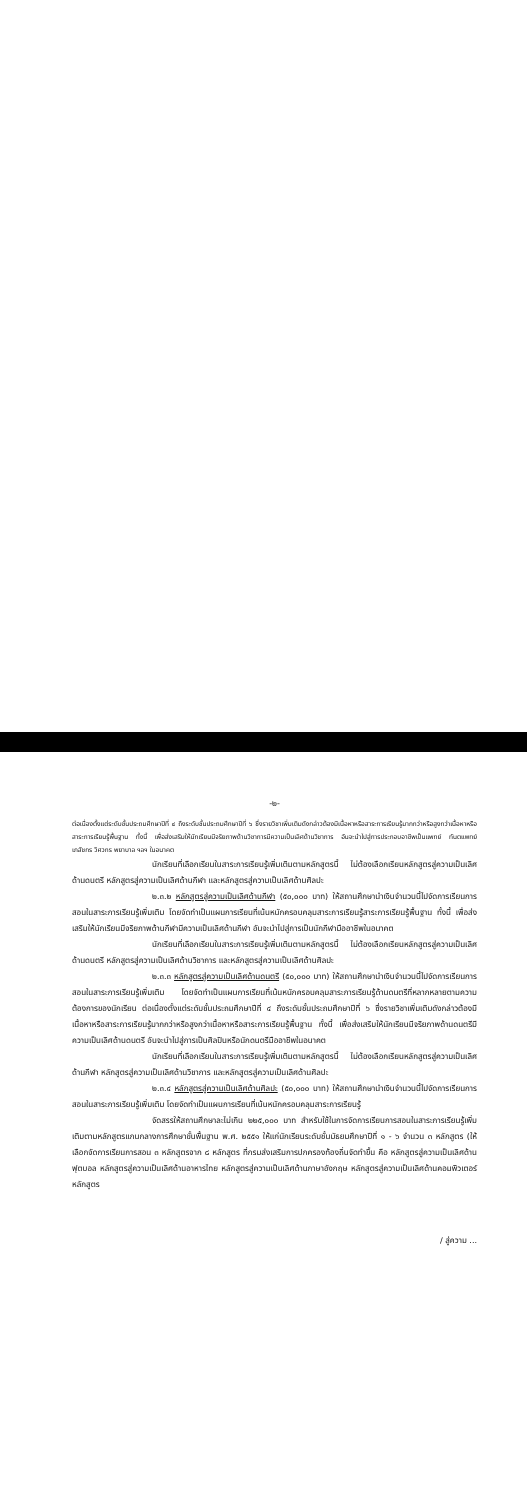-๒-
ต่อเนื่องตั้งแต่ระดับชั้นประถมศึกษาปีที่ ๔ ถึงระดับชั้นประถมศึกษาปีที่ ๖ ซึ่งรายวิชาเพิ่มเติมดังกล่าวต้องมีเนื้อหาหรือสาระการเรียนรู้มากกว่าหรือสูงกว่าเนื้อหาหรือสาระการเรียนรู้พื้นฐาน ทั้งนี้ เพื่อส่งเสริมให้นักเรียนมีจริยภาพด้านวิชาการมีความเป็นเลิศด้านวิชาการ อันจะนำไปสู่การประกอบอาชีพเป็นแพทย์ ทันตแพทย์ เภสัชกร วิศวกร พยาบาล ฯลฯ ในอนาคต
นักเรียนที่เลือกเรียนในสาระการเรียนรู้เพิ่มเติมตามหลักสูตรนี้ ไม่ต้องเลือกเรียนหลักสูตรสู่ความเป็นเลิศด้านดนตรี หลักสูตรสู่ความเป็นเลิศด้านกีฬา และหลักสูตรสู่ความเป็นเลิศด้านศิลปะ
๒.๓.๒ หลักสูตรสู่ความเป็นเลิศด้านกีฬา (๕๐,๐๐๐ บาท) ให้สถานศึกษานำเงินจำนวนนี้ไปจัดการเรียนการสอนในสาระการเรียนรู้เพิ่มเติม โดยจัดทำเป็นแผนการเรียนที่เน้นหนักครอบคลุมสาระการเรียนรู้สาระการเรียนรู้พื้นฐาน ทั้งนี้ เพื่อส่งเสริมให้นักเรียนมีจริยภาพด้านกีฬามีความเป็นเลิศด้านกีฬา อันจะนำไปสู่การเป็นนักกีฬามืออาชีพในอนาคต
นักเรียนที่เลือกเรียนในสาระการเรียนรู้เพิ่มเติมตามหลักสูตรนี้ ไม่ต้องเลือกเรียนหลักสูตรสู่ความเป็นเลิศด้านดนตรี หลักสูตรสู่ความเป็นเลิศด้านวิชาการ และหลักสูตรสู่ความเป็นเลิศด้านศิลปะ
๒.๓.๓ หลักสูตรสู่ความเป็นเลิศด้านดนตรี (๕๐,๐๐๐ บาท) ให้สถานศึกษานำเงินจำนวนนี้ไปจัดการเรียนการสอนในสาระการเรียนรู้เพิ่มเติม โดยจัดทำเป็นแผนการเรียนที่เน้นหนักครอบคลุมสาระการเรียนรู้ด้านดนตรีที่หลากหลายตามความต้องการของนักเรียน ต่อเนื่องตั้งแต่ระดับชั้นประถมศึกษาปีที่ ๔ ถึงระดับชั้นประถมศึกษาปีที่ ๖ ซึ่งรายวิชาเพิ่มเติมดังกล่าวต้องมีเนื้อหาหรือสาระการเรียนรู้มากกว่าหรือสูงกว่าเนื้อหาหรือสาระการเรียนรู้พื้นฐาน ทั้งนี้ เพื่อส่งเสริมให้นักเรียนมีจริยภาพด้านดนตรีมีความเป็นเลิศด้านดนตรี อันจะนำไปสู่การเป็นศิลปินหรือนักดนตรีมืออาชีพในอนาคต
นักเรียนที่เลือกเรียนในสาระการเรียนรู้เพิ่มเติมตามหลักสูตรนี้ ไม่ต้องเลือกเรียนหลักสูตรสู่ความเป็นเลิศด้านกีฬา หลักสูตรสู่ความเป็นเลิศด้านวิชาการ และหลักสูตรสู่ความเป็นเลิศด้านศิลปะ
๒.๓.๔ หลักสูตรสู่ความเป็นเลิศด้านศิลปะ (๕๐,๐๐๐ บาท) ให้สถานศึกษานำเงินจำนวนนี้ไปจัดการเรียนการสอนในสาระการเรียนรู้เพิ่มเติม โดยจัดทำเป็นแผนการเรียนที่เน้นหนักครอบคลุมสาระการเรียนรู้
จัดสรรให้สถานศึกษาละไม่เกิน ๒๒๕,๐๐๐ บาท สำหรับใช้ในการจัดการเรียนการสอนในสาระการเรียนรู้เพิ่มเติมตามหลักสูตรแกนกลางการศึกษาขั้นพื้นฐาน พ.ศ. ๒๕๕๑ ให้แก่นักเรียนระดับชั้นมัธยมศึกษาปีที่ ๑ - ๖ จำนวน ๓ หลักสูตร (ให้เลือกจัดการเรียนการสอน ๓ หลักสูตรจาก ๘ หลักสูตร ที่กรมส่งเสริมการปกครองท้องถิ่นจัดทำขึ้น คือ หลักสูตรสู่ความเป็นเลิศด้านฟุตบอล หลักสูตรสู่ความเป็นเลิศด้านอาหารไทย หลักสูตรสู่ความเป็นเลิศด้านภาษาอังกฤษ หลักสูตรสู่ความเป็นเลิศด้านคอมพิวเตอร์ หลักสูตร
/ สู่ความ ...